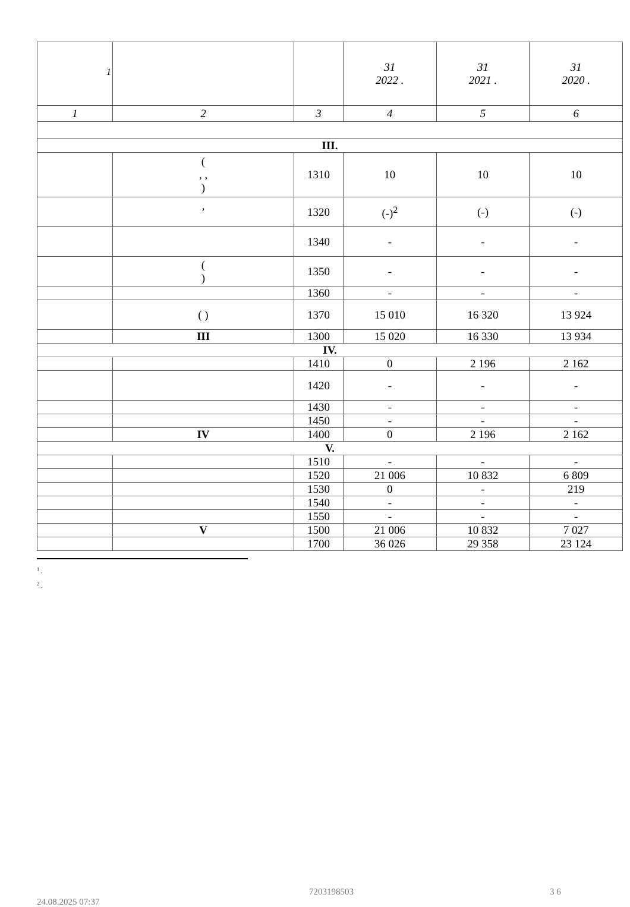| <sup>1</sup> | | | 31 2022 . | 31 2021 . | 31 2020 . |
| 1 | 2 | 3 | 4 | 5 | 6 |
| III. | | | | | |
| | ( , , ) | 1310 | 10 | 10 | 10 |
| | ’ | 1320 | (-)<sup>2</sup> | (-) | (-) |
| | | 1340 | - | - | - |
| | ( ) | 1350 | - | - | - |
| | | 1360 | - | - | - |
| | ( ) | 1370 | 15 010 | 16 320 | 13 924 |
| | III | 1300 | 15 020 | 16 330 | 13 934 |
| IV. | | | | | |
| | | 1410 | 0 | 2 196 | 2 162 |
| | | 1420 | - | - | - |
| | | 1430 | - | - | - |
| | | 1450 | - | - | - |
| | IV | 1400 | 0 | 2 196 | 2 162 |
| V. | | | | | |
| | | 1510 | - | - | - |
| | | 1520 | 21 006 | 10 832 | 6 809 |
| | | 1530 | 0 | - | 219 |
| | | 1540 | - | - | - |
| | | 1550 | - | - | - |
| | V | 1500 | 21 006 | 10 832 | 7 027 |
| | | 1700 | 36 026 | 29 358 | 23 124 |
<sup>1</sup> .
<sup>2</sup> .
7203198503 3 6
24.08.2025 07:37